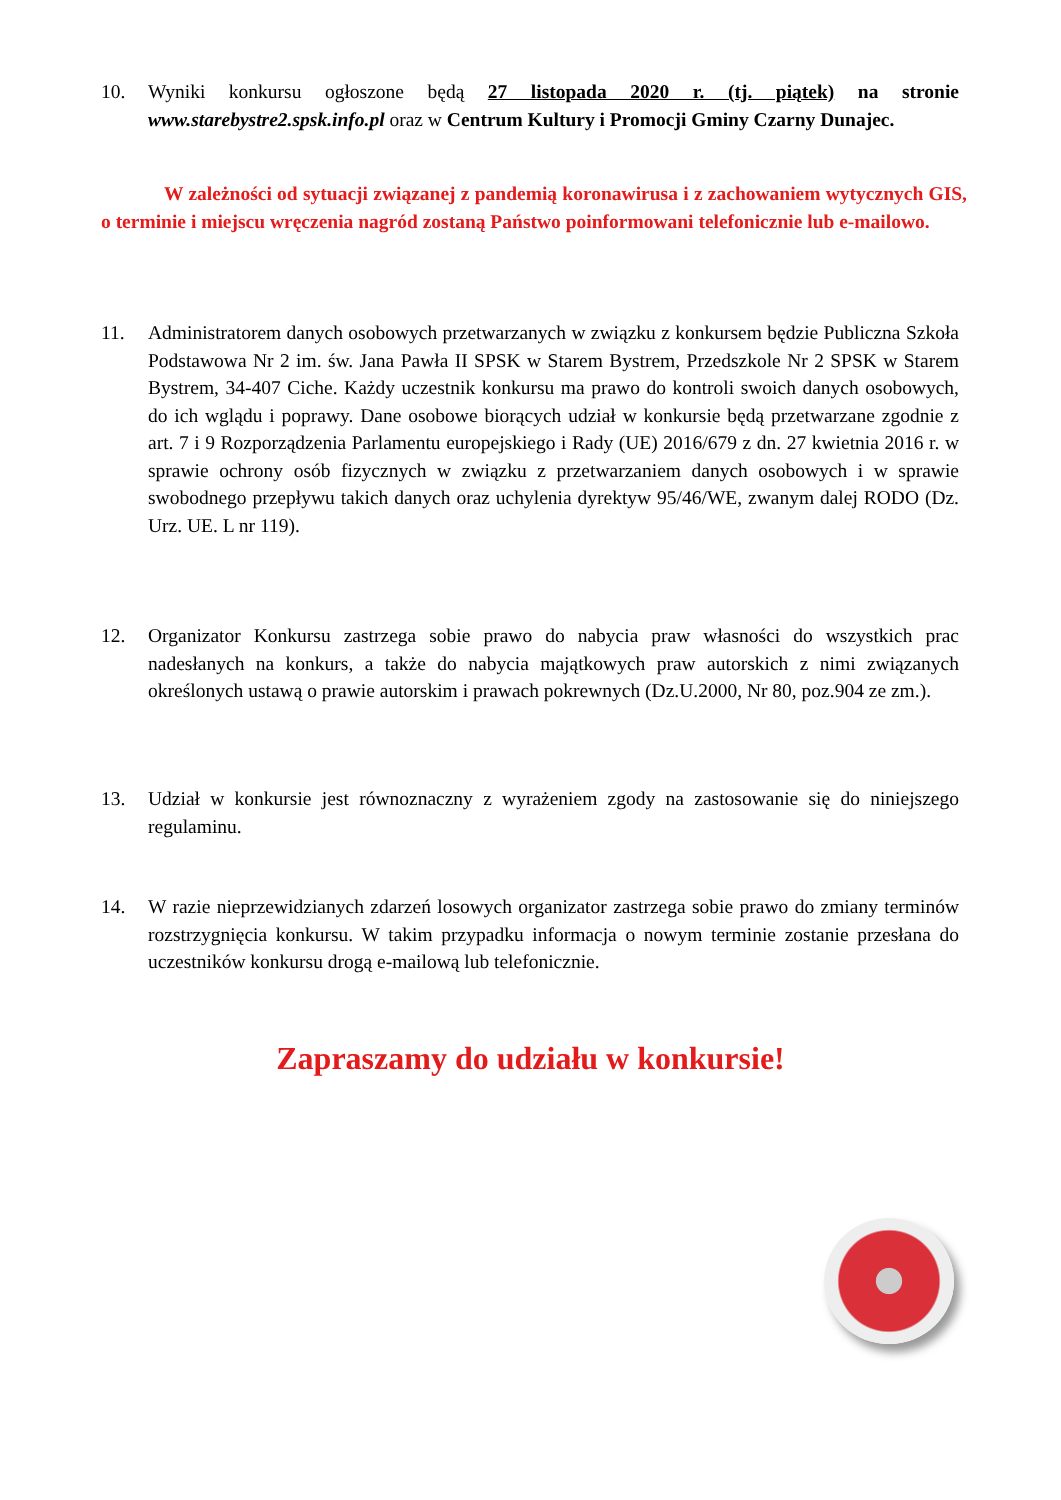10. Wyniki konkursu ogłoszone będą 27 listopada 2020 r. (tj. piątek) na stronie www.starebystre2.spsk.info.pl oraz w Centrum Kultury i Promocji Gminy Czarny Dunajec.
W zależności od sytuacji związanej z pandemią koronawirusa i z zachowaniem wytycznych GIS, o terminie i miejscu wręczenia nagród zostaną Państwo poinformowani telefonicznie lub e-mailowo.
11. Administratorem danych osobowych przetwarzanych w związku z konkursem będzie Publiczna Szkoła Podstawowa Nr 2 im. św. Jana Pawła II SPSK w Starem Bystrem, Przedszkole Nr 2 SPSK w Starem Bystrem, 34-407 Ciche. Każdy uczestnik konkursu ma prawo do kontroli swoich danych osobowych, do ich wglądu i poprawy. Dane osobowe biorących udział w konkursie będą przetwarzane zgodnie z art. 7 i 9 Rozporządzenia Parlamentu europejskiego i Rady (UE) 2016/679 z dn. 27 kwietnia 2016 r. w sprawie ochrony osób fizycznych w związku z przetwarzaniem danych osobowych i w sprawie swobodnego przepływu takich danych oraz uchylenia dyrektyw 95/46/WE, zwanym dalej RODO (Dz. Urz. UE. L nr 119).
12. Organizator Konkursu zastrzega sobie prawo do nabycia praw własności do wszystkich prac nadesłanych na konkurs, a także do nabycia majątkowych praw autorskich z nimi związanych określonych ustawą o prawie autorskim i prawach pokrewnych (Dz.U.2000, Nr 80, poz.904 ze zm.).
13. Udział w konkursie jest równoznaczny z wyrażeniem zgody na zastosowanie się do niniejszego regulaminu.
14. W razie nieprzewidzianych zdarzeń losowych organizator zastrzega sobie prawo do zmiany terminów rozstrzygnięcia konkursu. W takim przypadku informacja o nowym terminie zostanie przesłana do uczestników konkursu drogą e-mailową lub telefonicznie.
Zapraszamy do udziału w konkursie!